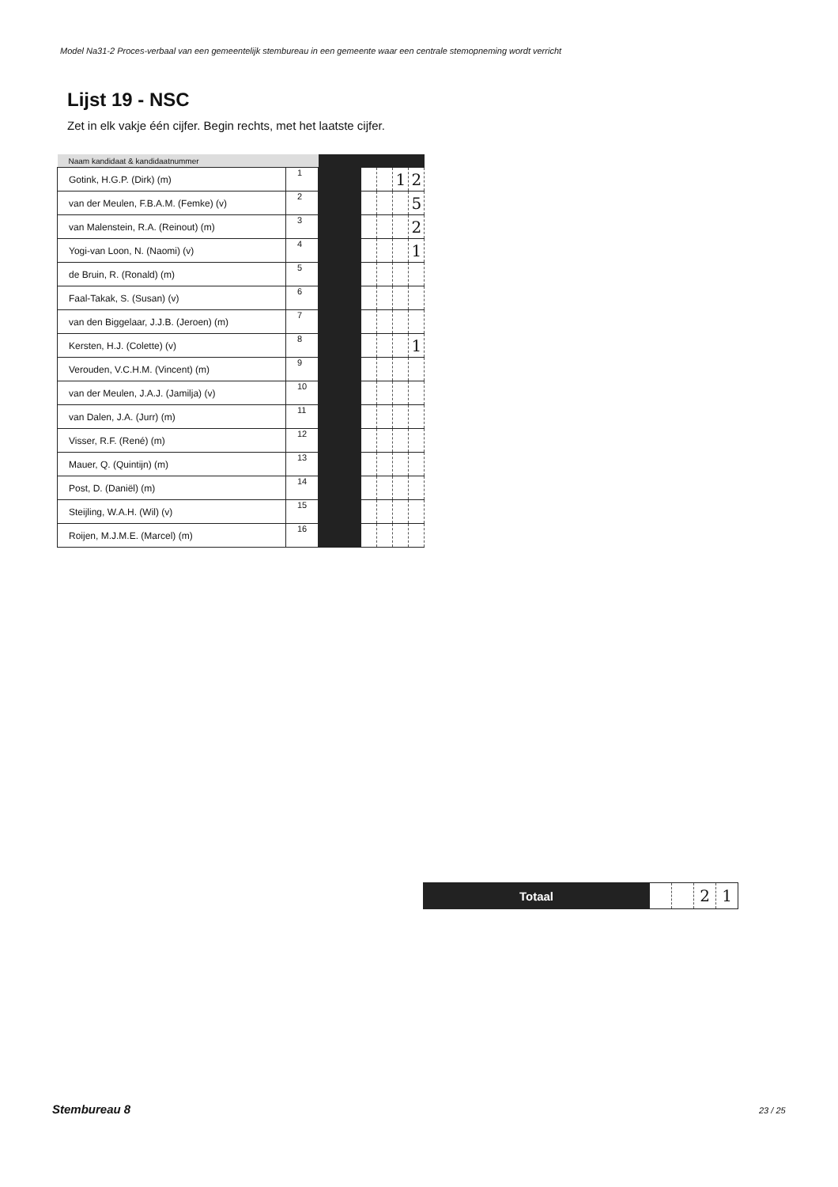Model Na31-2 Proces-verbaal van een gemeentelijk stembureau in een gemeente waar een centrale stemopneming wordt verricht
Lijst 19 - NSC
Zet in elk vakje één cijfer. Begin rechts, met het laatste cijfer.
| Naam kandidaat & kandidaatnummer | | | | | | |
| --- | --- | --- | --- | --- | --- | --- |
| Gotink, H.G.P. (Dirk) (m) | 1 | | | | 1 | 2 |
| van der Meulen, F.B.A.M. (Femke) (v) | 2 | | | | | 5 |
| van Malenstein, R.A. (Reinout) (m) | 3 | | | | | 2 |
| Yogi-van Loon, N. (Naomi) (v) | 4 | | | | | 1 |
| de Bruin, R. (Ronald) (m) | 5 | | | | | |
| Faal-Takak, S. (Susan) (v) | 6 | | | | | |
| van den Biggelaar, J.J.B. (Jeroen) (m) | 7 | | | | | |
| Kersten, H.J. (Colette) (v) | 8 | | | | | 1 |
| Verouden, V.C.H.M. (Vincent) (m) | 9 | | | | | |
| van der Meulen, J.A.J. (Jamilja) (v) | 10 | | | | | |
| van Dalen, J.A. (Jurr) (m) | 11 | | | | | |
| Visser, R.F. (René) (m) | 12 | | | | | |
| Mauer, Q. (Quintijn) (m) | 13 | | | | | |
| Post, D. (Daniël) (m) | 14 | | | | | |
| Steijling, W.A.H. (Wil) (v) | 15 | | | | | |
| Roijen, M.J.M.E. (Marcel) (m) | 16 | | | | | |
| Totaal | | | 2 | 1 |
Stembureau 8 23 / 25